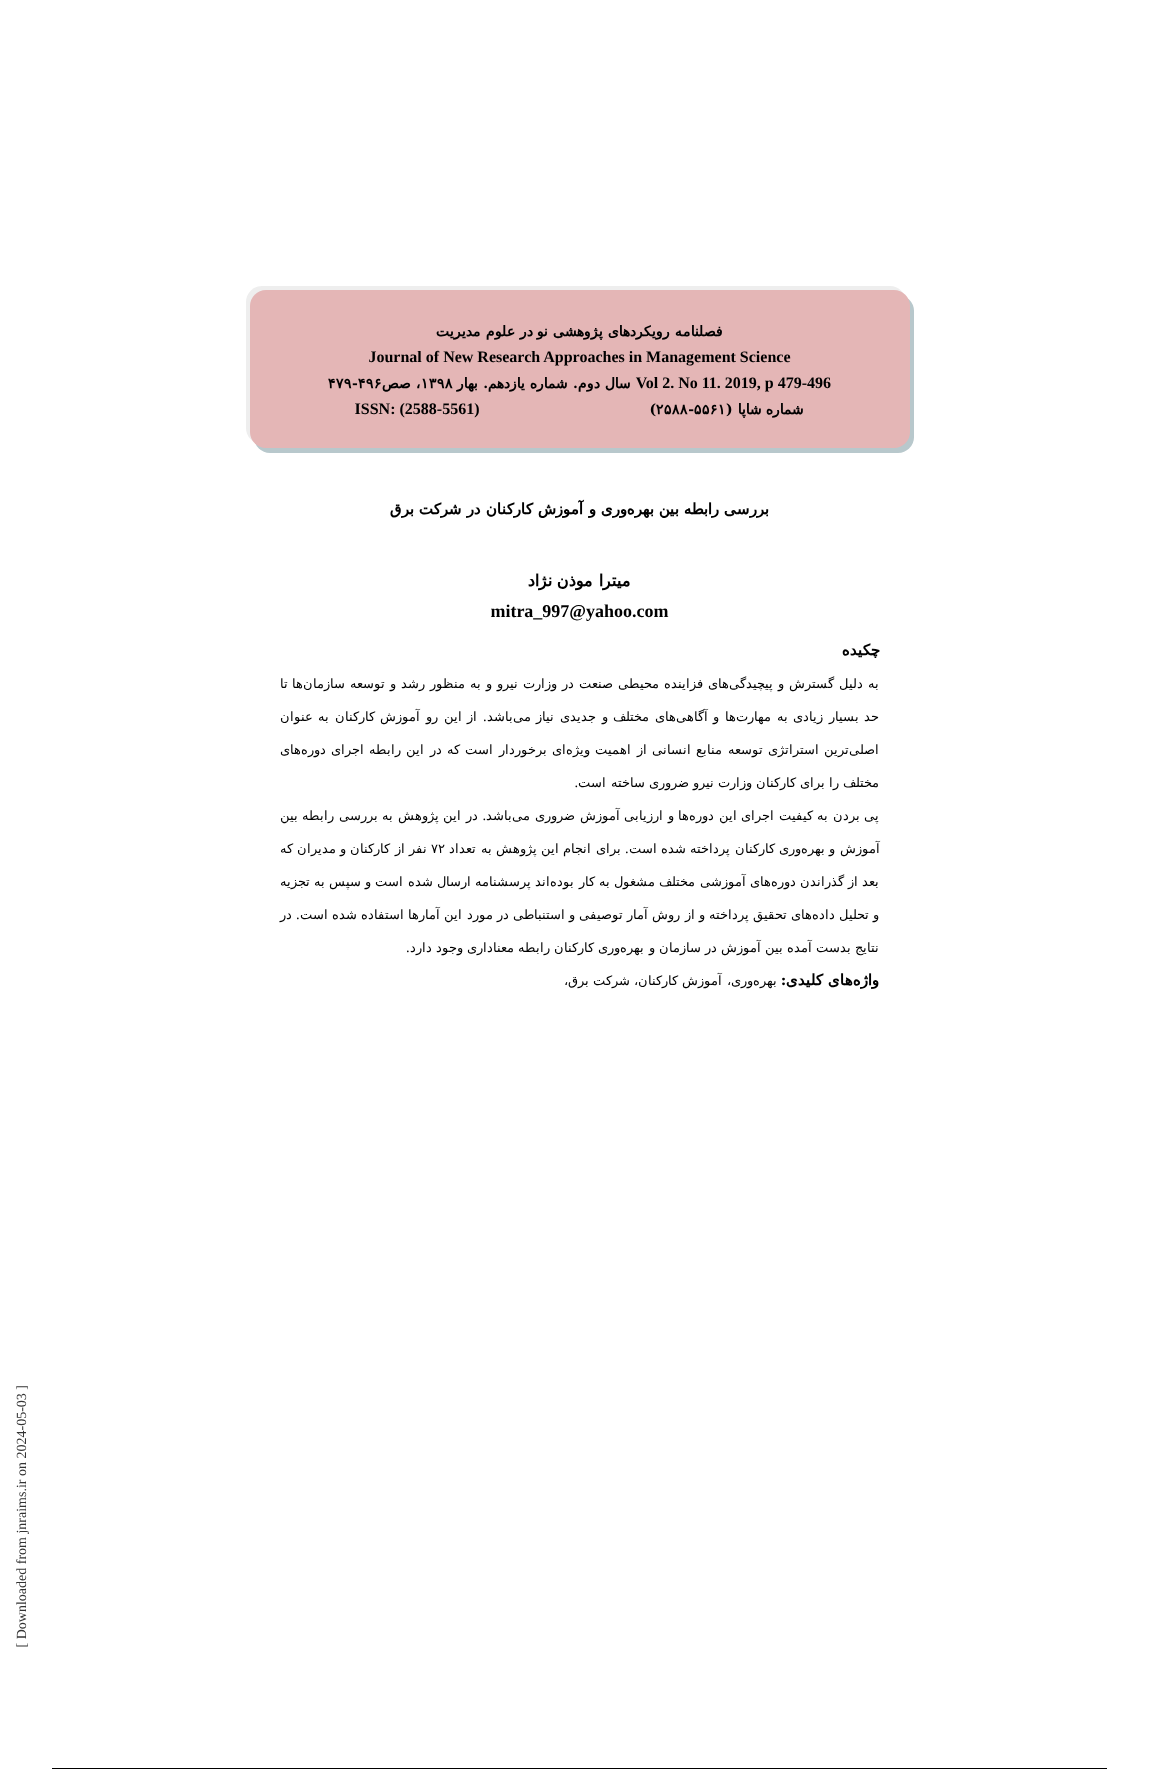[ Downloaded from jnraims.ir on 2024-05-03 ]
فصلنامه رویکردهای پژوهشی نو در علوم مدیریت
Journal of New Research Approaches in Management Science
سال دوم. شماره یازدهم. بهار ۱۳۹۸، صص۴۹۶-۴۷۹ Vol 2. No 11. 2019, p 479-496
ISSN: (2588-5561) شماره شاپا (۵۵۶۱-۲۵۸۸)
بررسی رابطه بین بهره‌وری و آموزش کارکنان در شرکت برق
میترا موذن نژاد
mitra_997@yahoo.com
چکیده
به دلیل گسترش و پیچیدگی‌های فزاینده محیطی صنعت در وزارت نیرو و به منظور رشد و توسعه سازمان‌ها تا حد بسیار زیادی به مهارت‌ها و آگاهی‌های مختلف و جدیدی نیاز می‌باشد. از این رو آموزش کارکنان به عنوان اصلی‌ترین استراتژی توسعه منابع انسانی از اهمیت ویژه‌ای برخوردار است که در این رابطه اجرای دوره‌های مختلف را برای کارکنان وزارت نیرو ضروری ساخته است.
پی بردن به کیفیت اجرای این دوره‌ها و ارزیابی آموزش ضروری می‌باشد. در این پژوهش به بررسی رابطه بین آموزش و بهره‌وری کارکنان پرداخته شده است. برای انجام این پژوهش به تعداد ۷۲ نفر از کارکنان و مدیران که بعد از گذراندن دوره‌های آموزشی مختلف مشغول به کار بوده‌اند پرسشنامه ارسال شده است و سپس به تجزیه و تحلیل داده‌های تحقیق پرداخته و از روش آمار توصیفی و استنباطی در مورد این آمارها استفاده شده است. در نتایج بدست آمده بین آموزش در سازمان و بهره‌وری کارکنان رابطه معناداری وجود دارد.
واژه‌های کلیدی: بهره‌وری، آموزش کارکنان، شرکت برق،